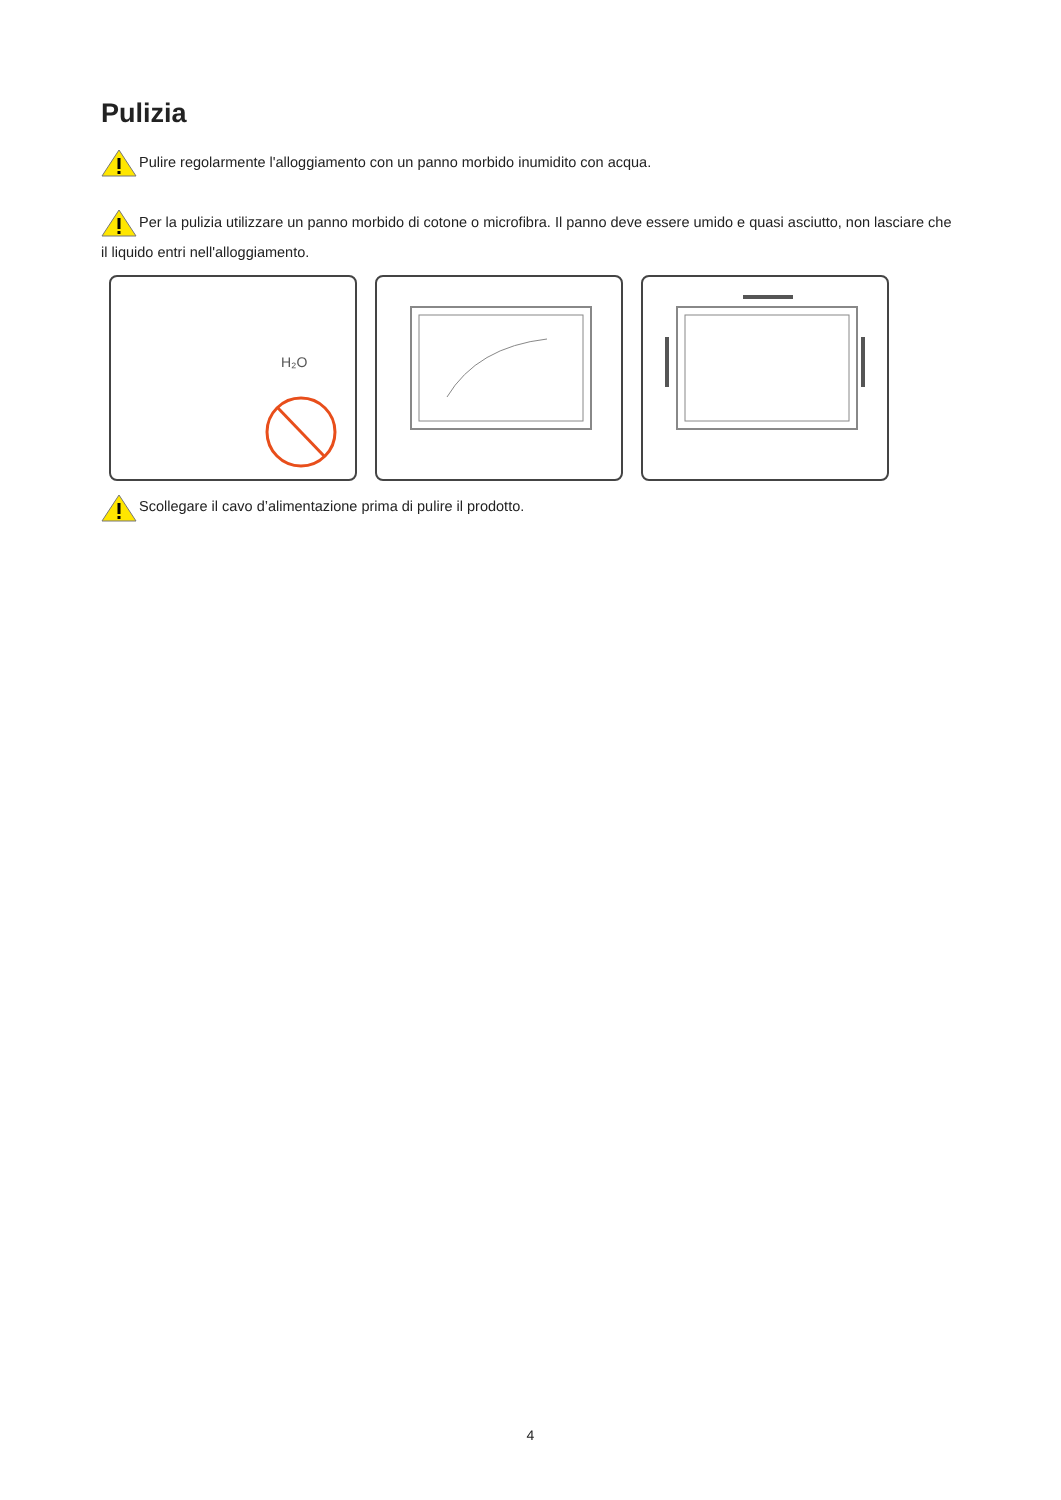Pulizia
Pulire regolarmente l'alloggiamento con un panno morbido inumidito con acqua.
Per la pulizia utilizzare un panno morbido di cotone o microfibra. Il panno deve essere umido e quasi asciutto, non lasciare che il liquido entri nell'alloggiamento.
H₂O
Scollegare il cavo d’alimentazione prima di pulire il prodotto.
4